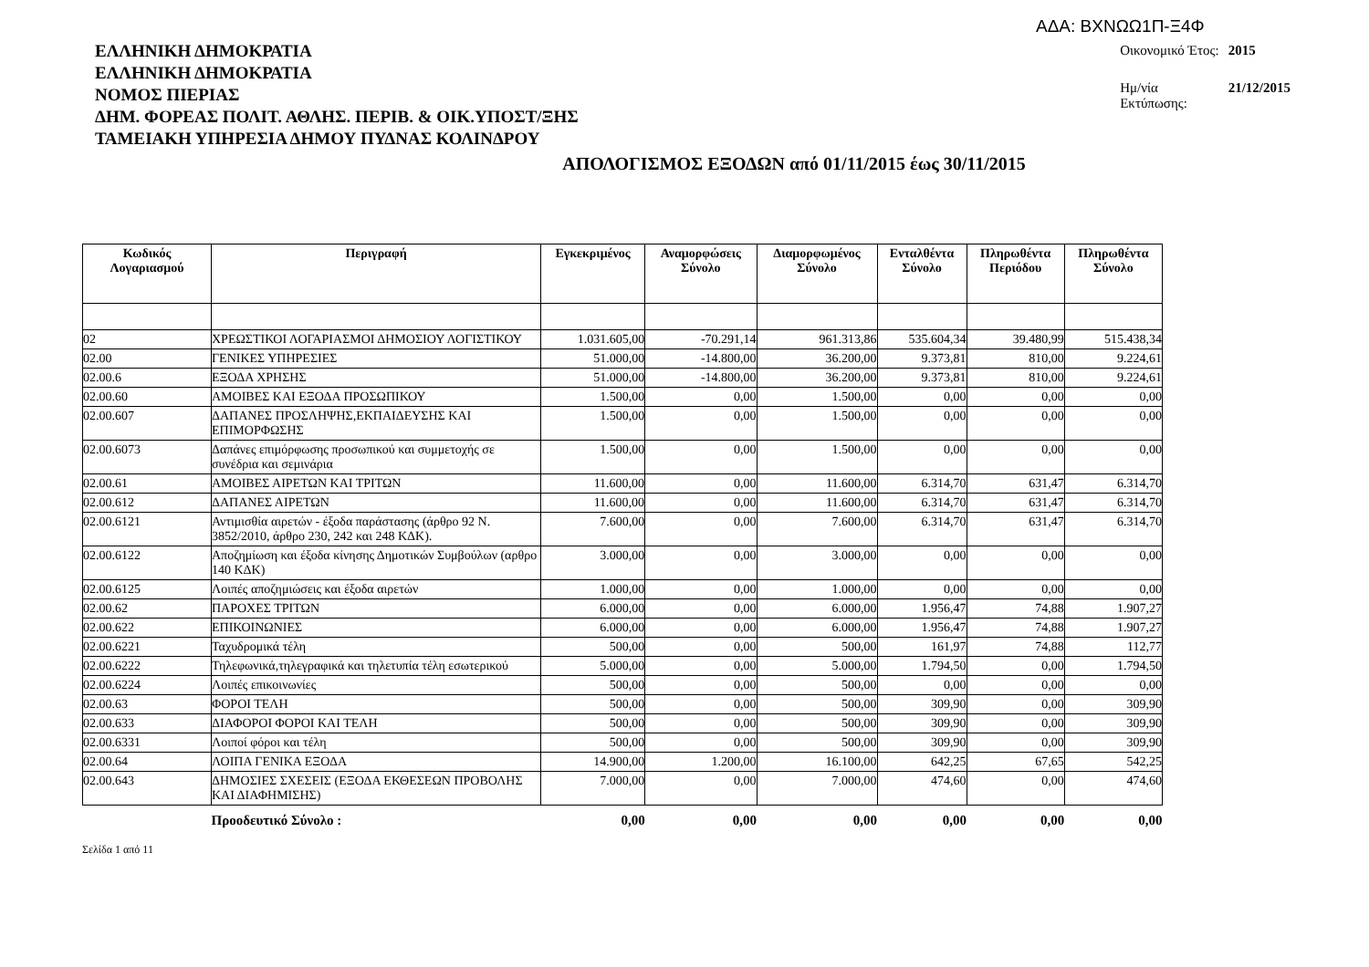ΑΔΑ: ΒΧΝΩΩ1Π-Ξ4Φ
ΕΛΛΗΝΙΚΗ ΔΗΜΟΚΡΑΤΙΑ
ΕΛΛΗΝΙΚΗ ΔΗΜΟΚΡΑΤΙΑ
ΝΟΜΟΣ ΠΙΕΡΙΑΣ
ΔΗΜ. ΦΟΡΕΑΣ ΠΟΛΙΤ. ΑΘΛΗΣ. ΠΕΡΙΒ. & ΟΙΚ.ΥΠΟΣΤ/ΞΗΣ
ΤΑΜΕΙΑΚΗ ΥΠΗΡΕΣΙΑ ΔΗΜΟΥ ΠΥΔΝΑΣ ΚΟΛΙΝΔΡΟΥ
| Οικονομικό Έτος: | 2015 |
| Ημ/νία Εκτύπωσης: | 21/12/2015 |
ΑΠΟΛΟΓΙΣΜΟΣ ΕΞΟΔΩΝ από 01/11/2015 έως 30/11/2015
| Κωδικός Λογαριασμού | Περιγραφή | Εγκεκριμένος | Αναμορφώσεις Σύνολο | Διαμορφωμένος Σύνολο | Ενταλθέντα Σύνολο | Πληρωθέντα Περιόδου | Πληρωθέντα Σύνολο |
| --- | --- | --- | --- | --- | --- | --- | --- |
| 02 | ΧΡΕΩΣΤΙΚΟΙ ΛΟΓΑΡΙΑΣΜΟΙ ΔΗΜΟΣΙΟΥ ΛΟΓΙΣΤΙΚΟΥ | 1.031.605,00 | -70.291,14 | 961.313,86 | 535.604,34 | 39.480,99 | 515.438,34 |
| 02.00 | ΓΕΝΙΚΕΣ ΥΠΗΡΕΣΙΕΣ | 51.000,00 | -14.800,00 | 36.200,00 | 9.373,81 | 810,00 | 9.224,61 |
| 02.00.6 | ΕΞΟΔΑ ΧΡΗΣΗΣ | 51.000,00 | -14.800,00 | 36.200,00 | 9.373,81 | 810,00 | 9.224,61 |
| 02.00.60 | ΑΜΟΙΒΕΣ ΚΑΙ ΕΞΟΔΑ ΠΡΟΣΩΠΙΚΟΥ | 1.500,00 | 0,00 | 1.500,00 | 0,00 | 0,00 | 0,00 |
| 02.00.607 | ΔΑΠΑΝΕΣ ΠΡΟΣΛΗΨΗΣ,ΕΚΠΑΙΔΕΥΣΗΣ ΚΑΙ ΕΠΙΜΟΡΦΩΣΗΣ | 1.500,00 | 0,00 | 1.500,00 | 0,00 | 0,00 | 0,00 |
| 02.00.6073 | Δαπάνες επιμόρφωσης προσωπικού και συμμετοχής σε συνέδρια και σεμινάρια | 1.500,00 | 0,00 | 1.500,00 | 0,00 | 0,00 | 0,00 |
| 02.00.61 | ΑΜΟΙΒΕΣ ΑΙΡΕΤΩΝ ΚΑΙ ΤΡΙΤΩΝ | 11.600,00 | 0,00 | 11.600,00 | 6.314,70 | 631,47 | 6.314,70 |
| 02.00.612 | ΔΑΠΑΝΕΣ ΑΙΡΕΤΩΝ | 11.600,00 | 0,00 | 11.600,00 | 6.314,70 | 631,47 | 6.314,70 |
| 02.00.6121 | Αντιμισθία αιρετών - έξοδα παράστασης (άρθρο 92 Ν. 3852/2010, άρθρο 230, 242 και 248 ΚΔΚ). | 7.600,00 | 0,00 | 7.600,00 | 6.314,70 | 631,47 | 6.314,70 |
| 02.00.6122 | Αποζημίωση και έξοδα κίνησης Δημοτικών Συμβούλων (αρθρο 140 ΚΔΚ) | 3.000,00 | 0,00 | 3.000,00 | 0,00 | 0,00 | 0,00 |
| 02.00.6125 | Λοιπές αποζημιώσεις και έξοδα αιρετών | 1.000,00 | 0,00 | 1.000,00 | 0,00 | 0,00 | 0,00 |
| 02.00.62 | ΠΑΡΟΧΕΣ ΤΡΙΤΩΝ | 6.000,00 | 0,00 | 6.000,00 | 1.956,47 | 74,88 | 1.907,27 |
| 02.00.622 | ΕΠΙΚΟΙΝΩΝΙΕΣ | 6.000,00 | 0,00 | 6.000,00 | 1.956,47 | 74,88 | 1.907,27 |
| 02.00.6221 | Ταχυδρομικά τέλη | 500,00 | 0,00 | 500,00 | 161,97 | 74,88 | 112,77 |
| 02.00.6222 | Τηλεφωνικά,τηλεγραφικά και τηλετυπία τέλη εσωτερικού | 5.000,00 | 0,00 | 5.000,00 | 1.794,50 | 0,00 | 1.794,50 |
| 02.00.6224 | Λοιπές επικοινωνίες | 500,00 | 0,00 | 500,00 | 0,00 | 0,00 | 0,00 |
| 02.00.63 | ΦΟΡΟΙ ΤΕΛΗ | 500,00 | 0,00 | 500,00 | 309,90 | 0,00 | 309,90 |
| 02.00.633 | ΔΙΑΦΟΡΟΙ ΦΟΡΟΙ ΚΑΙ ΤΕΛΗ | 500,00 | 0,00 | 500,00 | 309,90 | 0,00 | 309,90 |
| 02.00.6331 | Λοιποί φόροι και τέλη | 500,00 | 0,00 | 500,00 | 309,90 | 0,00 | 309,90 |
| 02.00.64 | ΛΟΙΠΑ ΓΕΝΙΚΑ ΕΞΟΔΑ | 14.900,00 | 1.200,00 | 16.100,00 | 642,25 | 67,65 | 542,25 |
| 02.00.643 | ΔΗΜΟΣΙΕΣ ΣΧΕΣΕΙΣ (ΕΞΟΔΑ ΕΚΘΕΣΕΩΝ ΠΡΟΒΟΛΗΣ ΚΑΙ ΔΙΑΦΗΜΙΣΗΣ) | 7.000,00 | 0,00 | 7.000,00 | 474,60 | 0,00 | 474,60 |
| | Προοδευτικό Σύνολο : | 0,00 | 0,00 | 0,00 | 0,00 | 0,00 | 0,00 |
Σελίδα 1 από 11